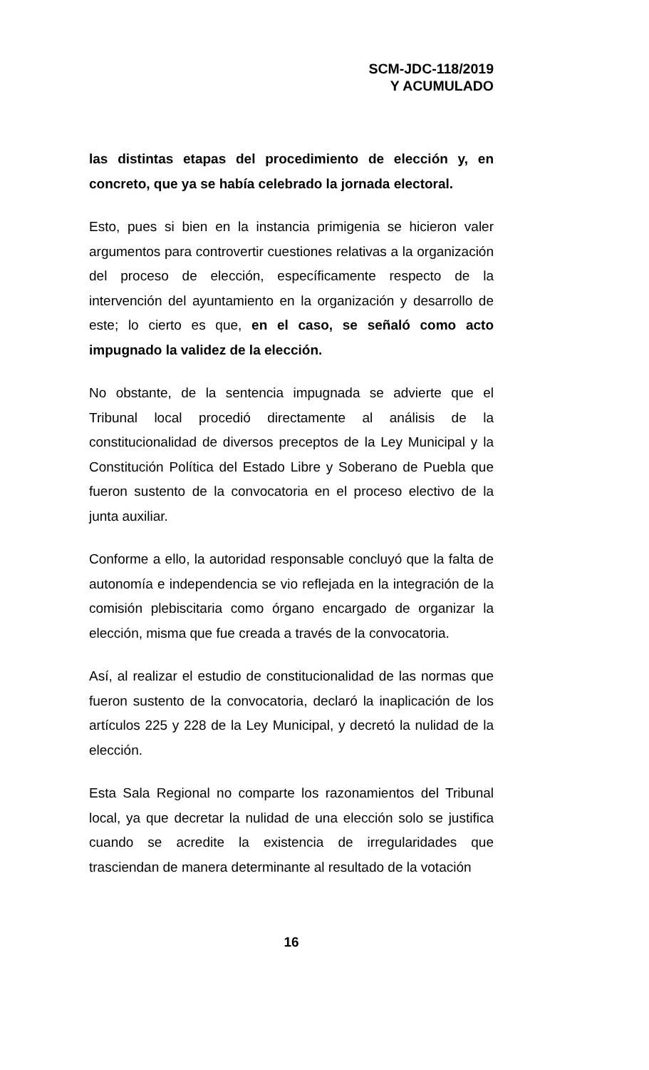SCM-JDC-118/2019
Y ACUMULADO
las distintas etapas del procedimiento de elección y, en concreto, que ya se había celebrado la jornada electoral.
Esto, pues si bien en la instancia primigenia se hicieron valer argumentos para controvertir cuestiones relativas a la organización del proceso de elección, específicamente respecto de la intervención del ayuntamiento en la organización y desarrollo de este; lo cierto es que, en el caso, se señaló como acto impugnado la validez de la elección.
No obstante, de la sentencia impugnada se advierte que el Tribunal local procedió directamente al análisis de la constitucionalidad de diversos preceptos de la Ley Municipal y la Constitución Política del Estado Libre y Soberano de Puebla que fueron sustento de la convocatoria en el proceso electivo de la junta auxiliar.
Conforme a ello, la autoridad responsable concluyó que la falta de autonomía e independencia se vio reflejada en la integración de la comisión plebiscitaria como órgano encargado de organizar la elección, misma que fue creada a través de la convocatoria.
Así, al realizar el estudio de constitucionalidad de las normas que fueron sustento de la convocatoria, declaró la inaplicación de los artículos 225 y 228 de la Ley Municipal, y decretó la nulidad de la elección.
Esta Sala Regional no comparte los razonamientos del Tribunal local, ya que decretar la nulidad de una elección solo se justifica cuando se acredite la existencia de irregularidades que trasciendan de manera determinante al resultado de la votación
16